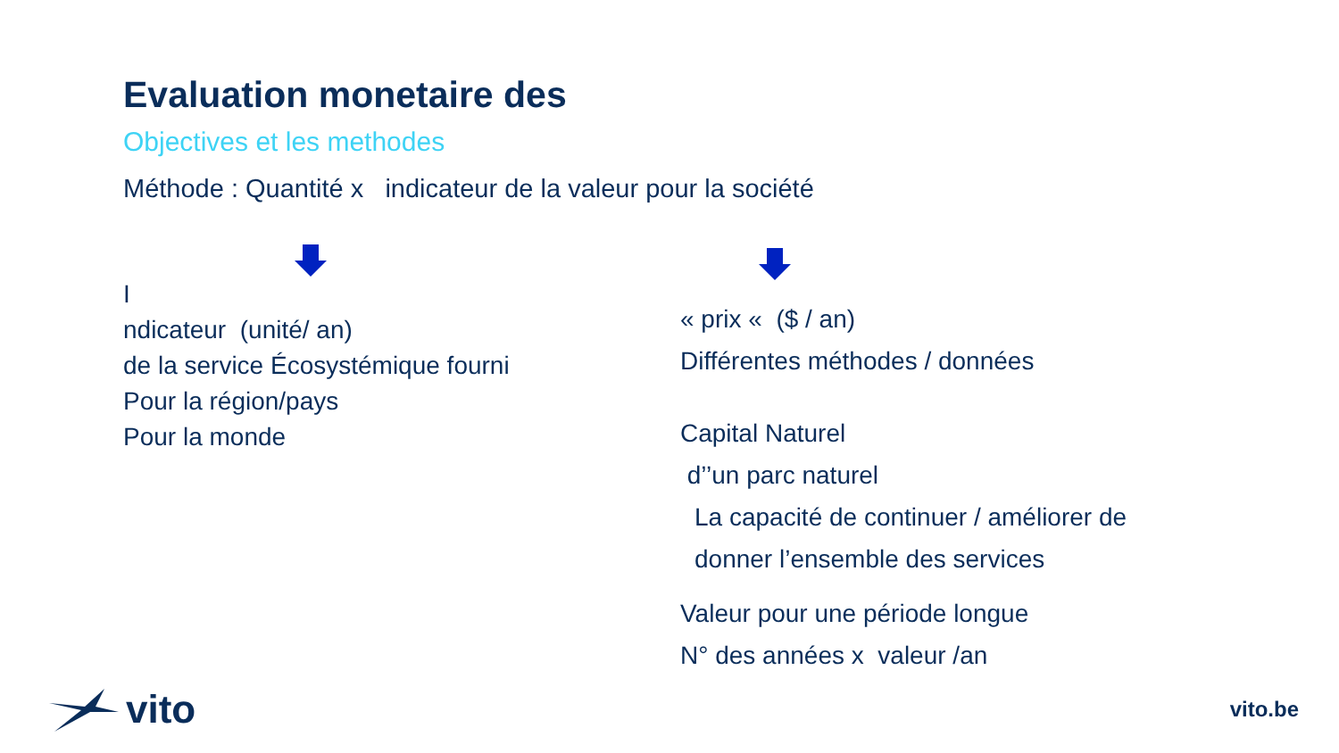Evaluation monetaire des
Objectives et les methodes
Méthode : Quantité x indicateur de la valeur pour la société
I
ndicateur (unité/ an)
de la service Écosystémique fourni
Pour la région/pays
Pour la monde
« prix « ($ / an)
Différentes méthodes / données
Capital Naturel
d’’un parc naturel
La capacité de continuer / améliorer de
donner l’ensemble des services
Valeur pour une période longue
N° des années x valeur /an
vito
vito.be